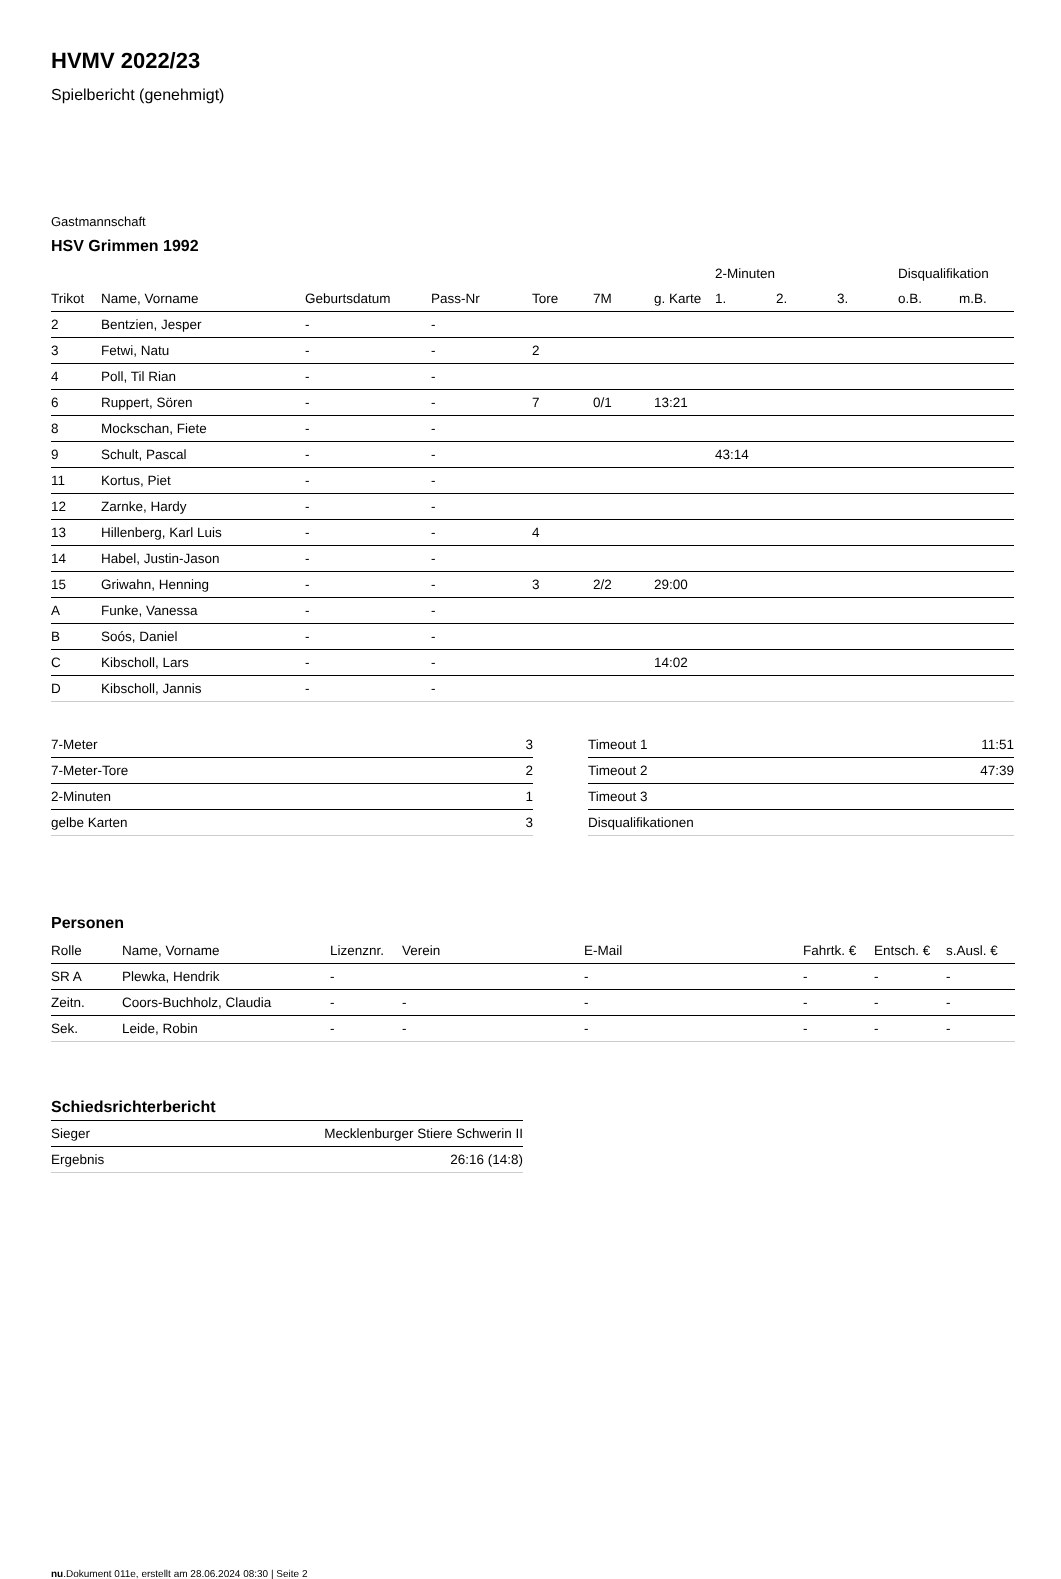HVMV 2022/23
Spielbericht (genehmigt)
Gastmannschaft
HSV Grimmen 1992
| | | | | | | | 2-Minuten | | | Disqualifikation | |
| --- | --- | --- | --- | --- | --- | --- | --- | --- | --- | --- | --- |
| Trikot | Name, Vorname | Geburtsdatum | Pass-Nr | Tore | 7M | g. Karte | 1. | 2. | 3. | o.B. | m.B. |
| 2 | Bentzien, Jesper | - | - | | | | | | | | |
| 3 | Fetwi, Natu | - | - | 2 | | | | | | | |
| 4 | Poll, Til Rian | - | - | | | | | | | | |
| 6 | Ruppert, Sören | - | - | 7 | 0/1 | 13:21 | | | | | |
| 8 | Mockschan, Fiete | - | - | | | | | | | | |
| 9 | Schult, Pascal | - | - | | | | 43:14 | | | | |
| 11 | Kortus, Piet | - | - | | | | | | | | |
| 12 | Zarnke, Hardy | - | - | | | | | | | | |
| 13 | Hillenberg, Karl Luis | - | - | 4 | | | | | | | |
| 14 | Habel, Justin-Jason | - | - | | | | | | | | |
| 15 | Griwahn, Henning | - | - | 3 | 2/2 | 29:00 | | | | | |
| A | Funke, Vanessa | - | - | | | | | | | | |
| B | Soós, Daniel | - | - | | | | | | | | |
| C | Kibscholl, Lars | - | - | | | 14:02 | | | | | |
| D | Kibscholl, Jannis | - | - | | | | | | | | |
| 7-Meter | 3 |
| 7-Meter-Tore | 2 |
| 2-Minuten | 1 |
| gelbe Karten | 3 |
| Timeout 1 | 11:51 |
| Timeout 2 | 47:39 |
| Timeout 3 | |
| Disqualifikationen | |
Personen
| Rolle | Name, Vorname | Lizenznr. | Verein | E-Mail | Fahrtk. € | Entsch. € | s.Ausl. € |
| --- | --- | --- | --- | --- | --- | --- | --- |
| SR A | Plewka, Hendrik | - | | - | - | - | - |
| Zeitn. | Coors-Buchholz, Claudia | - | - | - | - | - | - |
| Sek. | Leide, Robin | - | - | - | - | - | - |
Schiedsrichterbericht
| Sieger | Mecklenburger Stiere Schwerin II |
| Ergebnis | 26:16 (14:8) |
nu.Dokument 011e, erstellt am 28.06.2024 08:30 | Seite 2